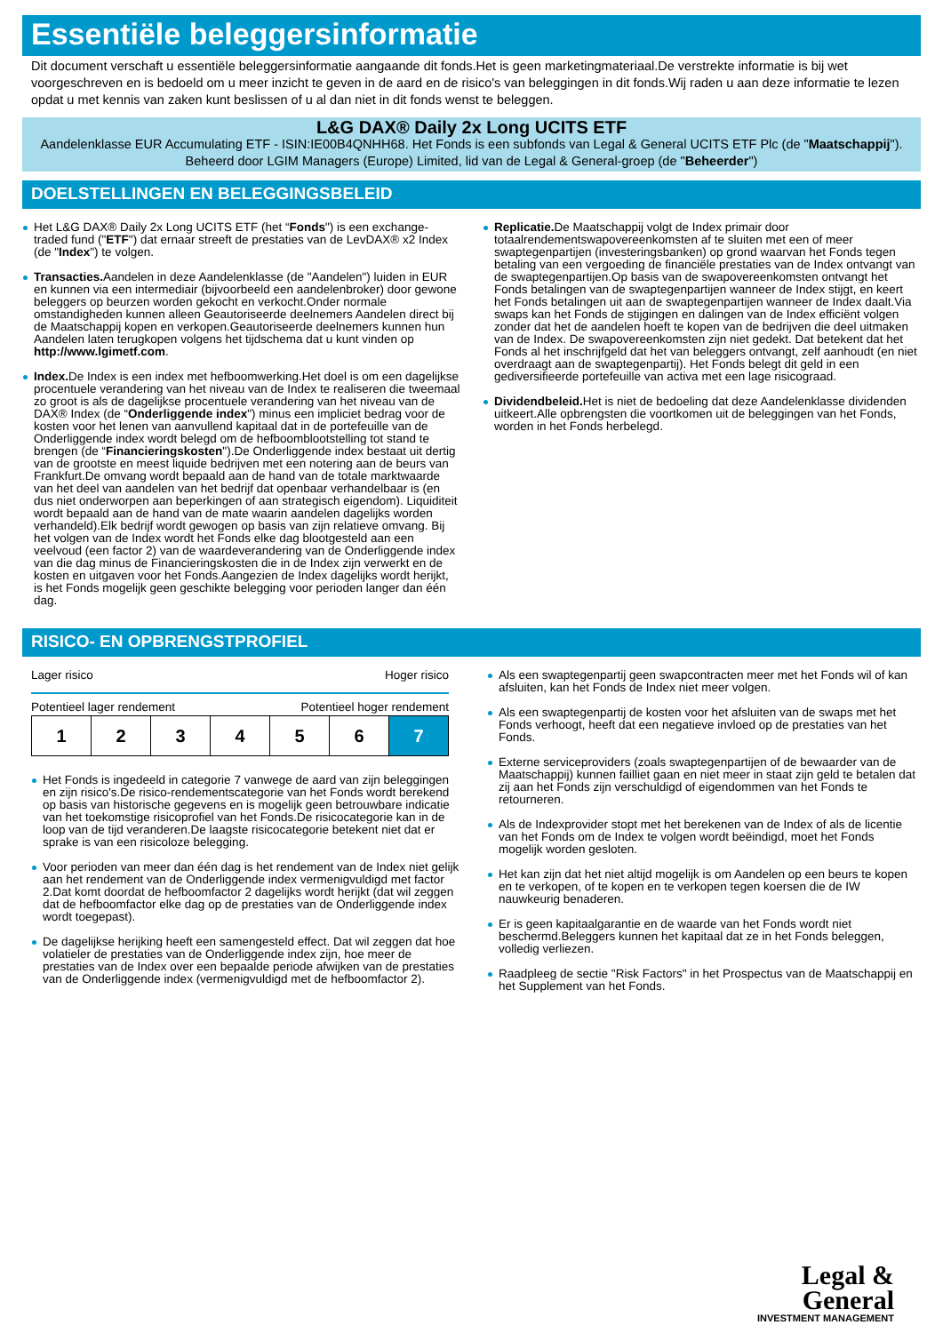Essentiële beleggersinformatie
Dit document verschaft u essentiële beleggersinformatie aangaande dit fonds.Het is geen marketingmateriaal.De verstrekte informatie is bij wet voorgeschreven en is bedoeld om u meer inzicht te geven in de aard en de risico's van beleggingen in dit fonds.Wij raden u aan deze informatie te lezen opdat u met kennis van zaken kunt beslissen of u al dan niet in dit fonds wenst te beleggen.
L&G DAX® Daily 2x Long UCITS ETF
Aandelenklasse EUR Accumulating ETF - ISIN:IE00B4QNHH68. Het Fonds is een subfonds van Legal & General UCITS ETF Plc (de "Maatschappij").
Beheerd door LGIM Managers (Europe) Limited, lid van de Legal & General-groep (de "Beheerder")
DOELSTELLINGEN EN BELEGGINGSBELEID
Het L&G DAX® Daily 2x Long UCITS ETF (het “Fonds") is een exchange-traded fund ("ETF") dat ernaar streeft de prestaties van de LevDAX® x2 Index (de "Index") te volgen.
Transacties. Aandelen in deze Aandelenklasse (de "Aandelen") luiden in EUR en kunnen via een intermediair (bijvoorbeeld een aandelenbroker) door gewone beleggers op beurzen worden gekocht en verkocht.Onder normale omstandigheden kunnen alleen Geautoriseerde deelnemers Aandelen direct bij de Maatschappij kopen en verkopen.Geautoriseerde deelnemers kunnen hun Aandelen laten terugkopen volgens het tijdschema dat u kunt vinden op http://www.lgimetf.com.
Index. De Index is een index met hefboomwerking.Het doel is om een dagelijkse procentuele verandering van het niveau van de Index te realiseren die tweemaal zo groot is als de dagelijkse procentuele verandering van het niveau van de DAX® Index (de “Onderliggende index") minus een impliciet bedrag voor de kosten voor het lenen van aanvullend kapitaal dat in de portefeuille van de Onderliggende index wordt belegd om de hefboomblootstelling tot stand te brengen (de “Financieringskosten").De Onderliggende index bestaat uit dertig van de grootste en meest liquide bedrijven met een notering aan de beurs van Frankfurt.De omvang wordt bepaald aan de hand van de totale marktwaarde van het deel van aandelen van het bedrijf dat openbaar verhandelbaar is (en dus niet onderworpen aan beperkingen of aan strategisch eigendom). Liquiditeit wordt bepaald aan de hand van de mate waarin aandelen dagelijks worden verhandeld).Elk bedrijf wordt gewogen op basis van zijn relatieve omvang. Bij het volgen van de Index wordt het Fonds elke dag blootgesteld aan een veelvoud (een factor 2) van de waardeverandering van de Onderliggende index van die dag minus de Financieringskosten die in de Index zijn verwerkt en de kosten en uitgaven voor het Fonds.Aangezien de Index dagelijks wordt herijkt, is het Fonds mogelijk geen geschikte belegging voor perioden langer dan één dag.
Replicatie. De Maatschappij volgt de Index primair door totaalrendementswapovereenkomsten af te sluiten met een of meer swaptegenpartijen (investeringsbanken) op grond waarvan het Fonds tegen betaling van een vergoeding de financiële prestaties van de Index ontvangt van de swaptegenpartijen.Op basis van de swapovereenkomsten ontvangt het Fonds betalingen van de swaptegenpartijen wanneer de Index stijgt, en keert het Fonds betalingen uit aan de swaptegenpartijen wanneer de Index daalt.Via swaps kan het Fonds de stijgingen en dalingen van de Index efficiënt volgen zonder dat het de aandelen hoeft te kopen van de bedrijven die deel uitmaken van de Index. De swapovereenkomsten zijn niet gedekt. Dat betekent dat het Fonds al het inschrijfgeld dat het van beleggers ontvangt, zelf aanhoudt (en niet overdraagt aan de swaptegenpartij). Het Fonds belegt dit geld in een gediversifieerde portefeuille van activa met een lage risicograad.
Dividendbeleid. Het is niet de bedoeling dat deze Aandelenklasse dividenden uitkeert.Alle opbrengsten die voortkomen uit de beleggingen van het Fonds, worden in het Fonds herbelegd.
RISICO- EN OPBRENGSTPROFIEL
Lager risico Hoger risico
Potentieel lager rendement Potentieel hoger rendement
| 1 | 2 | 3 | 4 | 5 | 6 | 7 |
Het Fonds is ingedeeld in categorie 7 vanwege de aard van zijn beleggingen en zijn risico's.De risico-rendementscategorie van het Fonds wordt berekend op basis van historische gegevens en is mogelijk geen betrouwbare indicatie van het toekomstige risicoprofiel van het Fonds.De risicocategorie kan in de loop van de tijd veranderen.De laagste risicocategorie betekent niet dat er sprake is van een risicoloze belegging.
Voor perioden van meer dan één dag is het rendement van de Index niet gelijk aan het rendement van de Onderliggende index vermenigvuldigd met factor 2.Dat komt doordat de hefboomfactor 2 dagelijks wordt herijkt (dat wil zeggen dat de hefboomfactor elke dag op de prestaties van de Onderliggende index wordt toegepast).
De dagelijkse herijking heeft een samengesteld effect. Dat wil zeggen dat hoe volatieler de prestaties van de Onderliggende index zijn, hoe meer de prestaties van de Index over een bepaalde periode afwijken van de prestaties van de Onderliggende index (vermenigvuldigd met de hefboomfactor 2).
Als een swaptegenpartij geen swapcontracten meer met het Fonds wil of kan afsluiten, kan het Fonds de Index niet meer volgen.
Als een swaptegenpartij de kosten voor het afsluiten van de swaps met het Fonds verhoogt, heeft dat een negatieve invloed op de prestaties van het Fonds.
Externe serviceproviders (zoals swaptegenpartijen of de bewaarder van de Maatschappij) kunnen failliet gaan en niet meer in staat zijn geld te betalen dat zij aan het Fonds zijn verschuldigd of eigendommen van het Fonds te retourneren.
Als de Indexprovider stopt met het berekenen van de Index of als de licentie van het Fonds om de Index te volgen wordt beëindigd, moet het Fonds mogelijk worden gesloten.
Het kan zijn dat het niet altijd mogelijk is om Aandelen op een beurs te kopen en te verkopen, of te kopen en te verkopen tegen koersen die de IW nauwkeurig benaderen.
Er is geen kapitaalgarantie en de waarde van het Fonds wordt niet beschermd.Beleggers kunnen het kapitaal dat ze in het Fonds beleggen, volledig verliezen.
Raadpleeg de sectie "Risk Factors" in het Prospectus van de Maatschappij en het Supplement van het Fonds.
Legal &
General
INVESTMENT MANAGEMENT